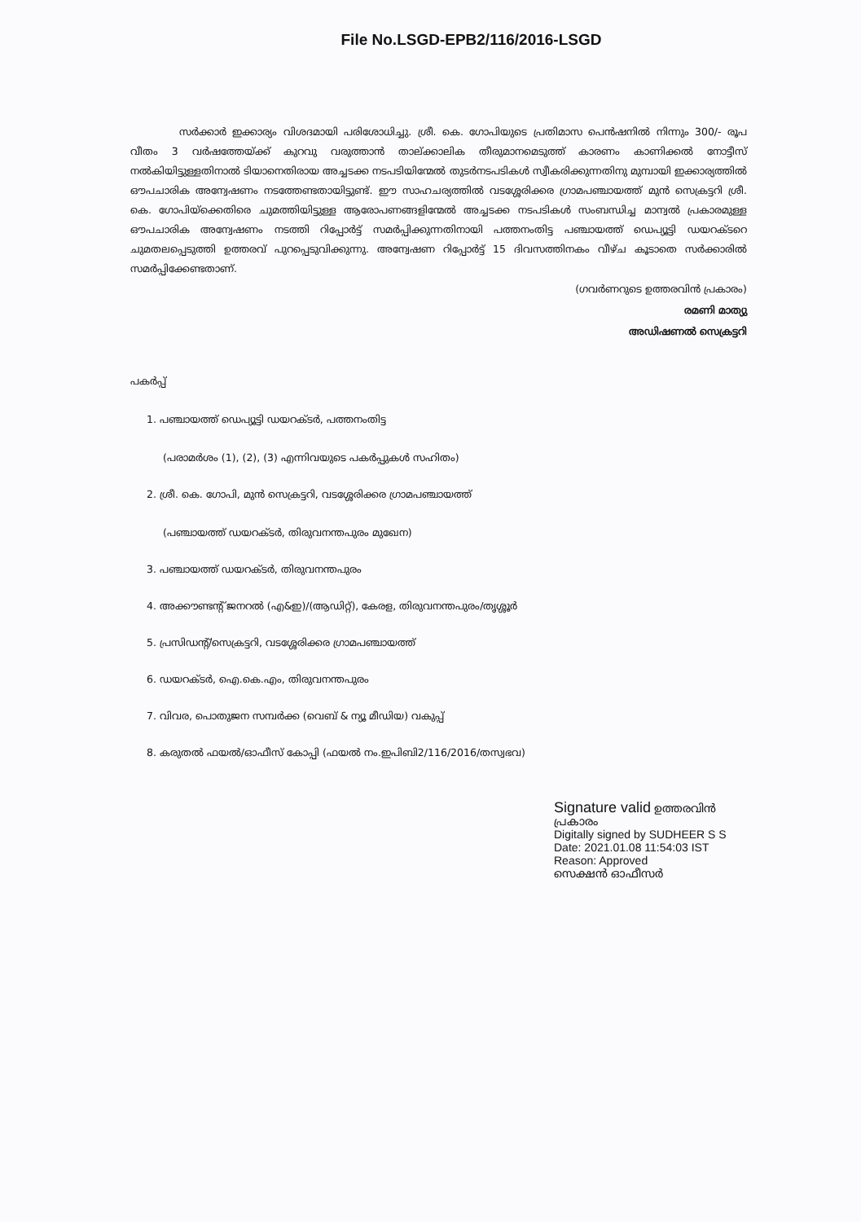File No.LSGD-EPB2/116/2016-LSGD
സർക്കാർ ഇക്കാര്യം വിശദമായി പരിശോധിച്ചു. ശ്രീ. കെ. ഗോപിയുടെ പ്രതിമാസ പെൻഷനിൽ നിന്നും 300/- രൂപ വീതം 3 വർഷത്തേയ്ക്ക് കുറവു വരുത്താൻ താല്ക്കാലിക തീരുമാനമെടുത്ത് കാരണം കാണിക്കൽ നോട്ടീസ് നൽകിയിട്ടുള്ളതിനാൽ ടിയാനെതിരായ അച്ചടക്ക നടപടിയിന്മേൽ തുടർനടപടികൾ സ്വീകരിക്കുന്നതിനു മുമ്പായി ഇക്കാര്യത്തിൽ ഔപചാരിക അന്വേഷണം നടത്തേണ്ടതായിട്ടുണ്ട്. ഈ സാഹചര്യത്തിൽ വടശ്ശേരിക്കര ഗ്രാമപഞ്ചായത്ത് മുൻ സെക്രട്ടറി ശ്രീ. കെ. ഗോപിയ്ക്കെതിരെ ചുമത്തിയിട്ടുള്ള ആരോപണങ്ങളിന്മേൽ അച്ചടക്ക നടപടികൾ സംബന്ധിച്ച മാന്വൽ പ്രകാരമുള്ള ഔപചാരിക അന്വേഷണം നടത്തി റിപ്പോർട്ട് സമർപ്പിക്കുന്നതിനായി പത്തനംതിട്ട പഞ്ചായത്ത് ഡെപ്യൂട്ടി ഡയറക്ടറെ ചുമതലപ്പെടുത്തി ഉത്തരവ് പുറപ്പെടുവിക്കുന്നു. അന്വേഷണ റിപ്പോർട്ട് 15 ദിവസത്തിനകം വീഴ്ച കൂടാതെ സർക്കാരിൽ സമർപ്പിക്കേണ്ടതാണ്.
(ഗവർണറുടെ ഉത്തരവിൻ പ്രകാരം)
രമണി മാത്യു
അഡിഷണൽ സെക്രട്ടറി
പകർപ്പ്
1. പഞ്ചായത്ത് ഡെപ്യൂട്ടി ഡയറക്ടർ, പത്തനംതിട്ട
(പരാമർശം (1), (2), (3) എന്നിവയുടെ പകർപ്പുകൾ സഹിതം)
2. ശ്രീ. കെ. ഗോപി, മുൻ സെക്രട്ടറി, വടശ്ശേരിക്കര ഗ്രാമപഞ്ചായത്ത്
(പഞ്ചായത്ത് ഡയറക്ടർ, തിരുവനന്തപുരം മുഖേന)
3. പഞ്ചായത്ത് ഡയറക്ടർ, തിരുവനന്തപുരം
4. അക്കൗണ്ടന്റ് ജനറൽ (എ&ഇ)/(ആഡിറ്റ്), കേരള, തിരുവനന്തപുരം/തൃശ്ശൂർ
5. പ്രസിഡന്റ്/സെക്രട്ടറി, വടശ്ശേരിക്കര ഗ്രാമപഞ്ചായത്ത്
6. ഡയറക്ടർ, ഐ.കെ.എം, തിരുവനന്തപുരം
7. വിവര, പൊതുജന സമ്പർക്ക (വെബ് & ന്യൂ മീഡിയ) വകുപ്പ്
8. കരുതൽ ഫയൽ/ഓഫീസ് കോപ്പി (ഫയൽ നം.ഇപിബി2/116/2016/തസ്വഭവ)
Signature valid ഉത്തരവിൻ പ്രകാരം
Digitally signed by SUDHEER S S
Date: 2021.01.08 11:54:03 IST
Reason: Approved
സെക്ഷൻ ഓഫീസർ